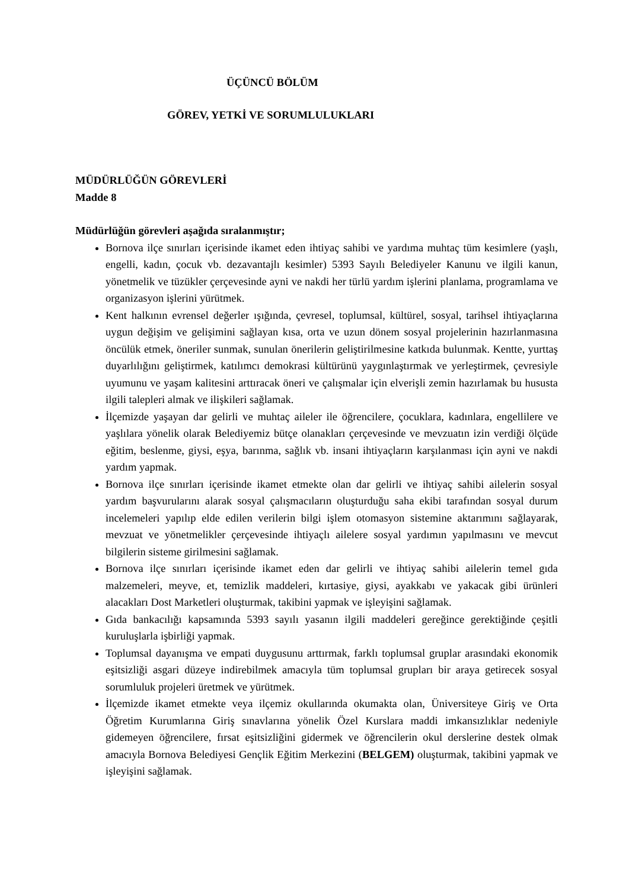ÜÇÜNCÜ BÖLÜM
GÖREV, YETKİ VE SORUMLULUKLARI
MÜDÜRLÜĞÜN GÖREVLERİ
Madde 8
Müdürlüğün görevleri aşağıda sıralanmıştır;
Bornova ilçe sınırları içerisinde ikamet eden ihtiyaç sahibi ve yardıma muhtaç tüm kesimlere (yaşlı, engelli, kadın, çocuk vb. dezavantajlı kesimler) 5393 Sayılı Belediyeler Kanunu ve ilgili kanun, yönetmelik ve tüzükler çerçevesinde ayni ve nakdi her türlü yardım işlerini planlama, programlama ve organizasyon işlerini yürütmek.
Kent halkının evrensel değerler ışığında, çevresel, toplumsal, kültürel, sosyal, tarihsel ihtiyaçlarına uygun değişim ve gelişimini sağlayan kısa, orta ve uzun dönem sosyal projelerinin hazırlanmasına öncülük etmek, öneriler sunmak, sunulan önerilerin geliştirilmesine katkıda bulunmak. Kentte, yurttaş duyarlılığını geliştirmek, katılımcı demokrasi kültürünü yaygınlaştırmak ve yerleştirmek, çevresiyle uyumunu ve yaşam kalitesini arttıracak öneri ve çalışmalar için elverişli zemin hazırlamak bu hususta ilgili talepleri almak ve ilişkileri sağlamak.
İlçemizde yaşayan dar gelirli ve muhtaç aileler ile öğrencilere, çocuklara, kadınlara, engellilere ve yaşlılara yönelik olarak Belediyemiz bütçe olanakları çerçevesinde ve mevzuatın izin verdiği ölçüde eğitim, beslenme, giysi, eşya, barınma, sağlık vb. insani ihtiyaçların karşılanması için ayni ve nakdi yardım yapmak.
Bornova ilçe sınırları içerisinde ikamet etmekte olan dar gelirli ve ihtiyaç sahibi ailelerin sosyal yardım başvurularını alarak sosyal çalışmacıların oluşturduğu saha ekibi tarafından sosyal durum incelemeleri yapılıp elde edilen verilerin bilgi işlem otomasyon sistemine aktarımını sağlayarak, mevzuat ve yönetmelikler çerçevesinde ihtiyaçlı ailelere sosyal yardımın yapılmasını ve mevcut bilgilerin sisteme girilmesini sağlamak.
Bornova ilçe sınırları içerisinde ikamet eden dar gelirli ve ihtiyaç sahibi ailelerin temel gıda malzemeleri, meyve, et, temizlik maddeleri, kırtasiye, giysi, ayakkabı ve yakacak gibi ürünleri alacakları Dost Marketleri oluşturmak, takibini yapmak ve işleyişini sağlamak.
Gıda bankacılığı kapsamında 5393 sayılı yasanın ilgili maddeleri gereğince gerektiğinde çeşitli kuruluşlarla işbirliği yapmak.
Toplumsal dayanışma ve empati duygusunu arttırmak, farklı toplumsal gruplar arasındaki ekonomik eşitsizliği asgari düzeye indirebilmek amacıyla tüm toplumsal grupları bir araya getirecek sosyal sorumluluk projeleri üretmek ve yürütmek.
İlçemizde ikamet etmekte veya ilçemiz okullarında okumakta olan, Üniversiteye Giriş ve Orta Öğretim Kurumlarına Giriş sınavlarına yönelik Özel Kurslara maddi imkansızlıklar nedeniyle gidemeyen öğrencilere, fırsat eşitsizliğini gidermek ve öğrencilerin okul derslerine destek olmak amacıyla Bornova Belediyesi Gençlik Eğitim Merkezini (BELGEM) oluşturmak, takibini yapmak ve işleyişini sağlamak.